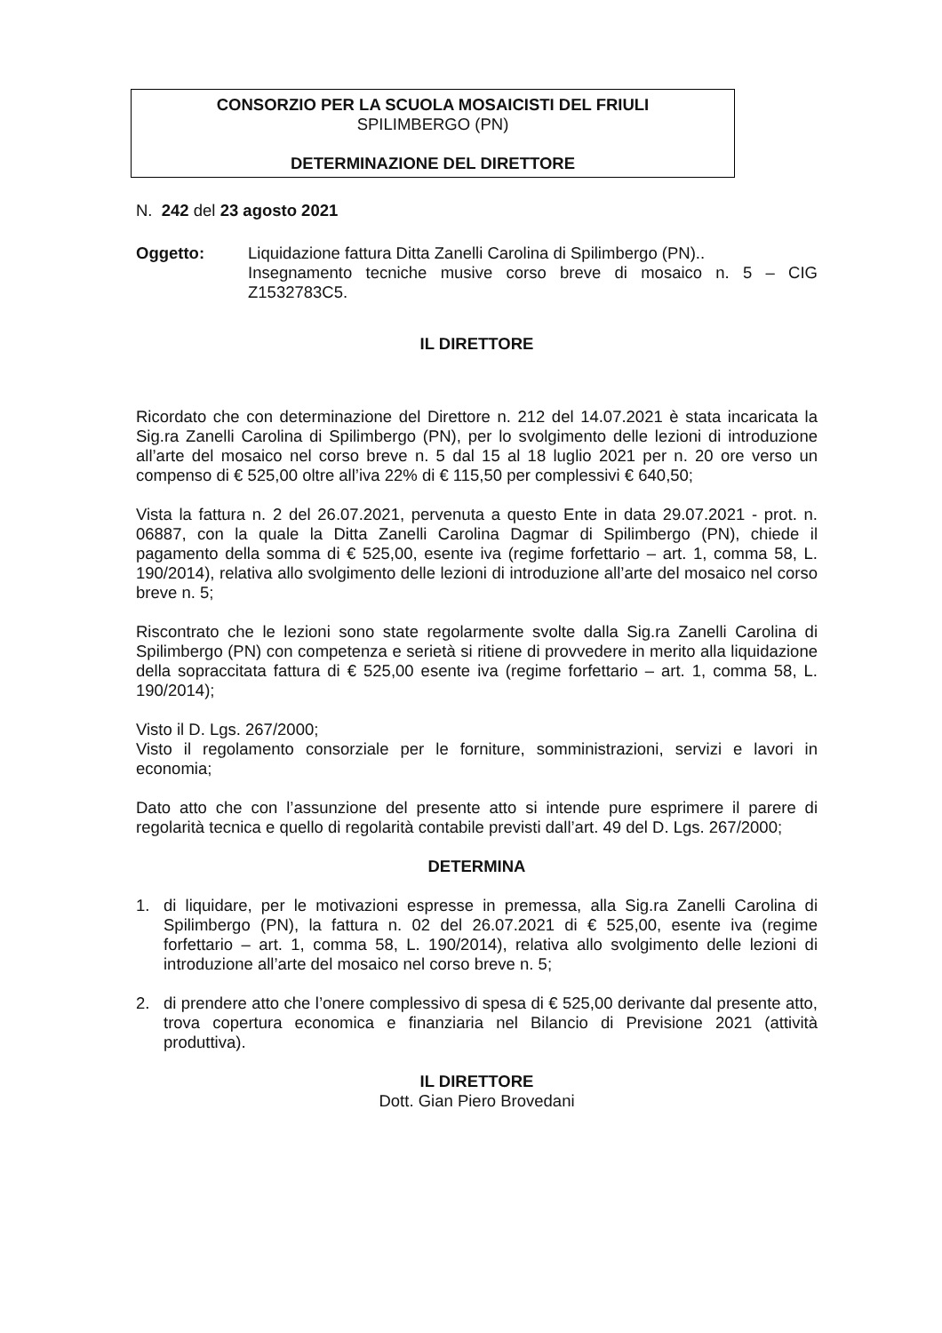CONSORZIO PER LA SCUOLA MOSAICISTI DEL FRIULI
SPILIMBERGO (PN)
DETERMINAZIONE DEL DIRETTORE
N. 242 del 23 agosto 2021
Oggetto: Liquidazione fattura Ditta Zanelli Carolina di Spilimbergo (PN)..
Insegnamento tecniche musive corso breve di mosaico n. 5 – CIG Z1532783C5.
IL DIRETTORE
Ricordato che con determinazione del Direttore n. 212 del 14.07.2021 è stata incaricata la Sig.ra Zanelli Carolina di Spilimbergo (PN), per lo svolgimento delle lezioni di introduzione all’arte del mosaico nel corso breve n. 5 dal 15 al 18 luglio 2021 per n. 20 ore verso un compenso di € 525,00 oltre all’iva 22% di € 115,50 per complessivi € 640,50;
Vista la fattura n. 2 del 26.07.2021, pervenuta a questo Ente in data 29.07.2021 - prot. n. 06887, con la quale la Ditta Zanelli Carolina Dagmar di Spilimbergo (PN), chiede il pagamento della somma di € 525,00, esente iva (regime forfettario – art. 1, comma 58, L. 190/2014), relativa allo svolgimento delle lezioni di introduzione all’arte del mosaico nel corso breve n. 5;
Riscontrato che le lezioni sono state regolarmente svolte dalla Sig.ra Zanelli Carolina di Spilimbergo (PN) con competenza e serietà si ritiene di provvedere in merito alla liquidazione della sopraccitata fattura di € 525,00 esente iva (regime forfettario – art. 1, comma 58, L. 190/2014);
Visto il D. Lgs. 267/2000;
Visto il regolamento consorziale per le forniture, somministrazioni, servizi e lavori in economia;
Dato atto che con l’assunzione del presente atto si intende pure esprimere il parere di regolarità tecnica e quello di regolarità contabile previsti dall’art. 49 del D. Lgs. 267/2000;
DETERMINA
1. di liquidare, per le motivazioni espresse in premessa, alla Sig.ra Zanelli Carolina di Spilimbergo (PN), la fattura n. 02 del 26.07.2021 di € 525,00, esente iva (regime forfettario – art. 1, comma 58, L. 190/2014), relativa allo svolgimento delle lezioni di introduzione all’arte del mosaico nel corso breve n. 5;
2. di prendere atto che l’onere complessivo di spesa di € 525,00 derivante dal presente atto, trova copertura economica e finanziaria nel Bilancio di Previsione 2021 (attività produttiva).
IL DIRETTORE
Dott. Gian Piero Brovedani